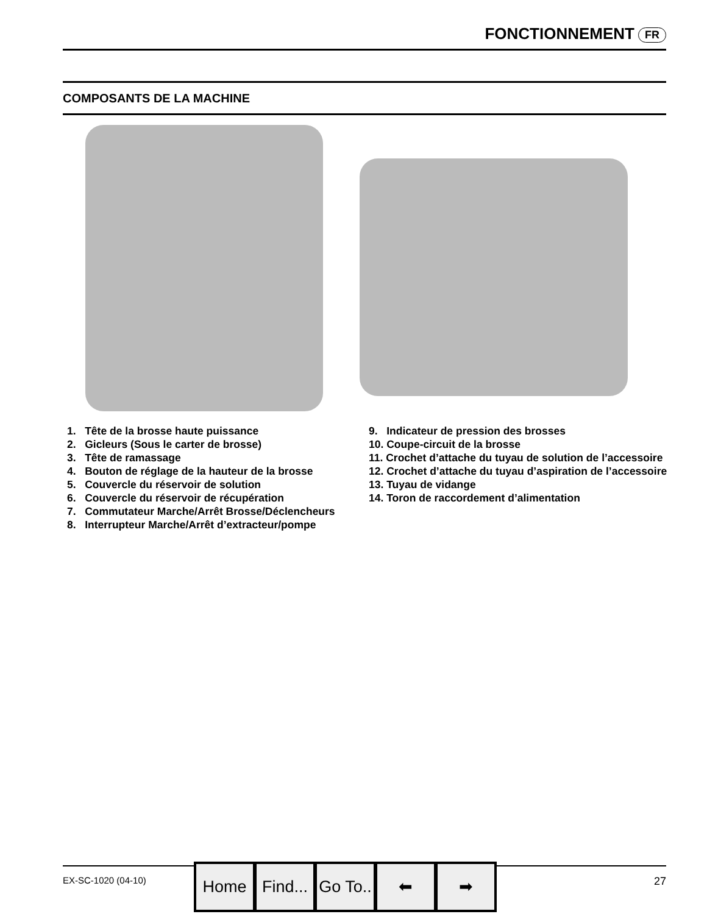FONCTIONNEMENT FR
COMPOSANTS DE LA MACHINE
1. Tête de la brosse haute puissance
2. Gicleurs (Sous le carter de brosse)
3. Tête de ramassage
4. Bouton de réglage de la hauteur de la brosse
5. Couvercle du réservoir de solution
6. Couvercle du réservoir de récupération
7. Commutateur Marche/Arrêt Brosse/Déclencheurs
8. Interrupteur Marche/Arrêt d’extracteur/pompe
9. Indicateur de pression des brosses
10. Coupe‐circuit de la brosse
11. Crochet d’attache du tuyau de solution de l’accessoire
12. Crochet d’attache du tuyau d’aspiration de l’accessoire
13. Tuyau de vidange
14. Toron de raccordement d’alimentation
EX‐SC‐1020 (04‐10) 27 Home Find... Go To.. ⬅ ➡